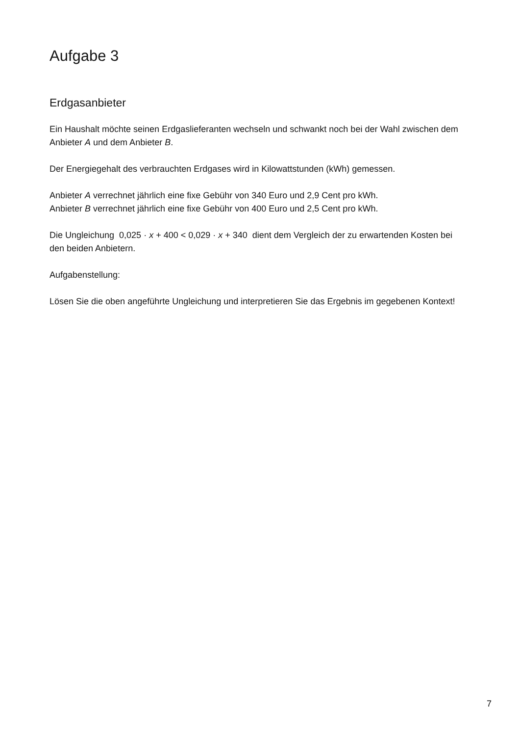Aufgabe 3
Erdgasanbieter
Ein Haushalt möchte seinen Erdgaslieferanten wechseln und schwankt noch bei der Wahl zwischen dem Anbieter A und dem Anbieter B.
Der Energiegehalt des verbrauchten Erdgases wird in Kilowattstunden (kWh) gemessen.
Anbieter A verrechnet jährlich eine fixe Gebühr von 340 Euro und 2,9 Cent pro kWh.
Anbieter B verrechnet jährlich eine fixe Gebühr von 400 Euro und 2,5 Cent pro kWh.
Die Ungleichung 0,025 · x + 400 < 0,029 · x + 340 dient dem Vergleich der zu erwartenden Kosten bei den beiden Anbietern.
Aufgabenstellung:
Lösen Sie die oben angeführte Ungleichung und interpretieren Sie das Ergebnis im gegebenen Kontext!
7